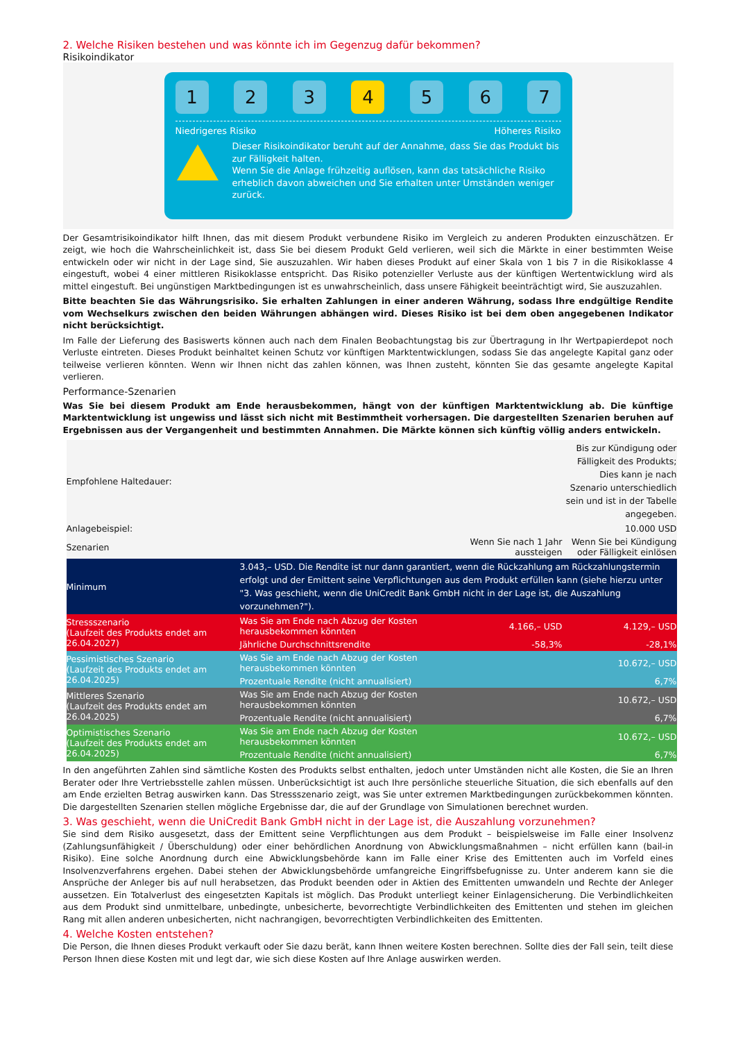2. Welche Risiken bestehen und was könnte ich im Gegenzug dafür bekommen?
Risikoindikator
1 2 3 4 5 6 7
Niedrigeres Risiko Höheres Risiko
Dieser Risikoindikator beruht auf der Annahme, dass Sie das Produkt bis zur Fälligkeit halten.
Wenn Sie die Anlage frühzeitig auflösen, kann das tatsächliche Risiko erheblich davon abweichen und Sie erhalten unter Umständen weniger zurück.
Der Gesamtrisikoindikator hilft Ihnen, das mit diesem Produkt verbundene Risiko im Vergleich zu anderen Produkten einzuschätzen. Er zeigt, wie hoch die Wahrscheinlichkeit ist, dass Sie bei diesem Produkt Geld verlieren, weil sich die Märkte in einer bestimmten Weise entwickeln oder wir nicht in der Lage sind, Sie auszuzahlen. Wir haben dieses Produkt auf einer Skala von 1 bis 7 in die Risikoklasse 4 eingestuft, wobei 4 einer mittleren Risikoklasse entspricht. Das Risiko potenzieller Verluste aus der künftigen Wertentwicklung wird als mittel eingestuft. Bei ungünstigen Marktbedingungen ist es unwahrscheinlich, dass unsere Fähigkeit beeinträchtigt wird, Sie auszuzahlen.
Bitte beachten Sie das Währungsrisiko. Sie erhalten Zahlungen in einer anderen Währung, sodass Ihre endgültige Rendite vom Wechselkurs zwischen den beiden Währungen abhängen wird. Dieses Risiko ist bei dem oben angegebenen Indikator nicht berücksichtigt.
Im Falle der Lieferung des Basiswerts können auch nach dem Finalen Beobachtungstag bis zur Übertragung in Ihr Wertpapierdepot noch Verluste eintreten. Dieses Produkt beinhaltet keinen Schutz vor künftigen Marktentwicklungen, sodass Sie das angelegte Kapital ganz oder teilweise verlieren könnten. Wenn wir Ihnen nicht das zahlen können, was Ihnen zusteht, könnten Sie das gesamte angelegte Kapital verlieren.
Performance-Szenarien
Was Sie bei diesem Produkt am Ende herausbekommen, hängt von der künftigen Marktentwicklung ab. Die künftige Marktentwicklung ist ungewiss und lässt sich nicht mit Bestimmtheit vorhersagen. Die dargestellten Szenarien beruhen auf Ergebnissen aus der Vergangenheit und bestimmten Annahmen. Die Märkte können sich künftig völlig anders entwickeln.
| Empfohlene Haltedauer: | | | Bis zur Kündigung oder Fälligkeit des Produkts; Dies kann je nach Szenario unterschiedlich sein und ist in der Tabelle angegeben. |
| Anlagebeispiel: | | | 10.000 USD |
| Szenarien | | Wenn Sie nach 1 Jahr aussteigen | Wenn Sie bei Kündigung oder Fälligkeit einlösen |
| Minimum | 3.043,– USD. Die Rendite ist nur dann garantiert, wenn die Rückzahlung am Rückzahlungstermin erfolgt und der Emittent seine Verpflichtungen aus dem Produkt erfüllen kann (siehe hierzu unter "3. Was geschieht, wenn die UniCredit Bank GmbH nicht in der Lage ist, die Auszahlung vorzunehmen?"). | | |
| Stressszenario (Laufzeit des Produkts endet am 26.04.2027) | Was Sie am Ende nach Abzug der Kosten herausbekommen könnten | 4.166,– USD | 4.129,– USD |
| | Jährliche Durchschnittsrendite | -58,3% | -28,1% |
| Pessimistisches Szenario (Laufzeit des Produkts endet am 26.04.2025) | Was Sie am Ende nach Abzug der Kosten herausbekommen könnten | | 10.672,– USD |
| | Prozentuale Rendite (nicht annualisiert) | | 6,7% |
| Mittleres Szenario (Laufzeit des Produkts endet am 26.04.2025) | Was Sie am Ende nach Abzug der Kosten herausbekommen könnten | | 10.672,– USD |
| | Prozentuale Rendite (nicht annualisiert) | | 6,7% |
| Optimistisches Szenario (Laufzeit des Produkts endet am 26.04.2025) | Was Sie am Ende nach Abzug der Kosten herausbekommen könnten | | 10.672,– USD |
| | Prozentuale Rendite (nicht annualisiert) | | 6,7% |
In den angeführten Zahlen sind sämtliche Kosten des Produkts selbst enthalten, jedoch unter Umständen nicht alle Kosten, die Sie an Ihren Berater oder Ihre Vertriebsstelle zahlen müssen. Unberücksichtigt ist auch Ihre persönliche steuerliche Situation, die sich ebenfalls auf den am Ende erzielten Betrag auswirken kann. Das Stressszenario zeigt, was Sie unter extremen Marktbedingungen zurückbekommen könnten. Die dargestellten Szenarien stellen mögliche Ergebnisse dar, die auf der Grundlage von Simulationen berechnet wurden.
3. Was geschieht, wenn die UniCredit Bank GmbH nicht in der Lage ist, die Auszahlung vorzunehmen?
Sie sind dem Risiko ausgesetzt, dass der Emittent seine Verpflichtungen aus dem Produkt – beispielsweise im Falle einer Insolvenz (Zahlungsunfähigkeit / Überschuldung) oder einer behördlichen Anordnung von Abwicklungsmaßnahmen – nicht erfüllen kann (bail-in Risiko). Eine solche Anordnung durch eine Abwicklungsbehörde kann im Falle einer Krise des Emittenten auch im Vorfeld eines Insolvenzverfahrens ergehen. Dabei stehen der Abwicklungsbehörde umfangreiche Eingriffsbefugnisse zu. Unter anderem kann sie die Ansprüche der Anleger bis auf null herabsetzen, das Produkt beenden oder in Aktien des Emittenten umwandeln und Rechte der Anleger aussetzen. Ein Totalverlust des eingesetzten Kapitals ist möglich. Das Produkt unterliegt keiner Einlagensicherung. Die Verbindlichkeiten aus dem Produkt sind unmittelbare, unbedingte, unbesicherte, bevorrechtigte Verbindlichkeiten des Emittenten und stehen im gleichen Rang mit allen anderen unbesicherten, nicht nachrangigen, bevorrechtigten Verbindlichkeiten des Emittenten.
4. Welche Kosten entstehen?
Die Person, die Ihnen dieses Produkt verkauft oder Sie dazu berät, kann Ihnen weitere Kosten berechnen. Sollte dies der Fall sein, teilt diese Person Ihnen diese Kosten mit und legt dar, wie sich diese Kosten auf Ihre Anlage auswirken werden.